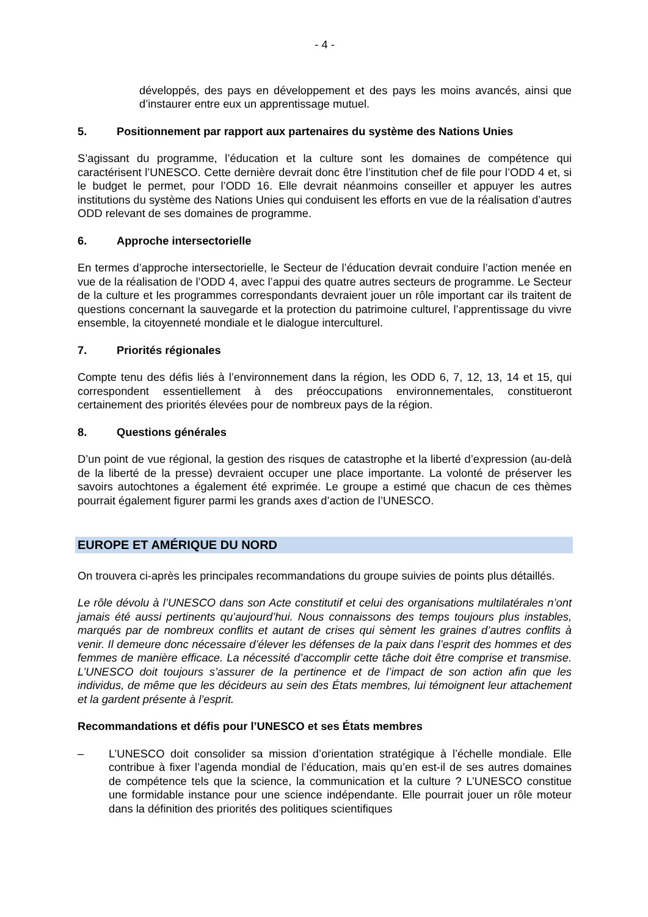- 4 -
développés, des pays en développement et des pays les moins avancés, ainsi que d’instaurer entre eux un apprentissage mutuel.
5. Positionnement par rapport aux partenaires du système des Nations Unies
S’agissant du programme, l’éducation et la culture sont les domaines de compétence qui caractérisent l’UNESCO. Cette dernière devrait donc être l’institution chef de file pour l’ODD 4 et, si le budget le permet, pour l’ODD 16. Elle devrait néanmoins conseiller et appuyer les autres institutions du système des Nations Unies qui conduisent les efforts en vue de la réalisation d’autres ODD relevant de ses domaines de programme.
6. Approche intersectorielle
En termes d’approche intersectorielle, le Secteur de l’éducation devrait conduire l’action menée en vue de la réalisation de l’ODD 4, avec l’appui des quatre autres secteurs de programme. Le Secteur de la culture et les programmes correspondants devraient jouer un rôle important car ils traitent de questions concernant la sauvegarde et la protection du patrimoine culturel, l’apprentissage du vivre ensemble, la citoyenneté mondiale et le dialogue interculturel.
7. Priorités régionales
Compte tenu des défis liés à l’environnement dans la région, les ODD 6, 7, 12, 13, 14 et 15, qui correspondent essentiellement à des préoccupations environnementales, constitueront certainement des priorités élevées pour de nombreux pays de la région.
8. Questions générales
D’un point de vue régional, la gestion des risques de catastrophe et la liberté d’expression (au-delà de la liberté de la presse) devraient occuper une place importante. La volonté de préserver les savoirs autochtones a également été exprimée. Le groupe a estimé que chacun de ces thèmes pourrait également figurer parmi les grands axes d’action de l’UNESCO.
EUROPE ET AMÉRIQUE DU NORD
On trouvera ci-après les principales recommandations du groupe suivies de points plus détaillés.
Le rôle dévolu à l’UNESCO dans son Acte constitutif et celui des organisations multilatérales n’ont jamais été aussi pertinents qu’aujourd’hui. Nous connaissons des temps toujours plus instables, marqués par de nombreux conflits et autant de crises qui sèment les graines d’autres conflits à venir. Il demeure donc nécessaire d’élever les défenses de la paix dans l’esprit des hommes et des femmes de manière efficace. La nécessité d’accomplir cette tâche doit être comprise et transmise. L’UNESCO doit toujours s’assurer de la pertinence et de l’impact de son action afin que les individus, de même que les décideurs au sein des États membres, lui témoignent leur attachement et la gardent présente à l’esprit.
Recommandations et défis pour l’UNESCO et ses États membres
– L’UNESCO doit consolider sa mission d’orientation stratégique à l’échelle mondiale. Elle contribue à fixer l’agenda mondial de l’éducation, mais qu’en est-il de ses autres domaines de compétence tels que la science, la communication et la culture ? L’UNESCO constitue une formidable instance pour une science indépendante. Elle pourrait jouer un rôle moteur dans la définition des priorités des politiques scientifiques